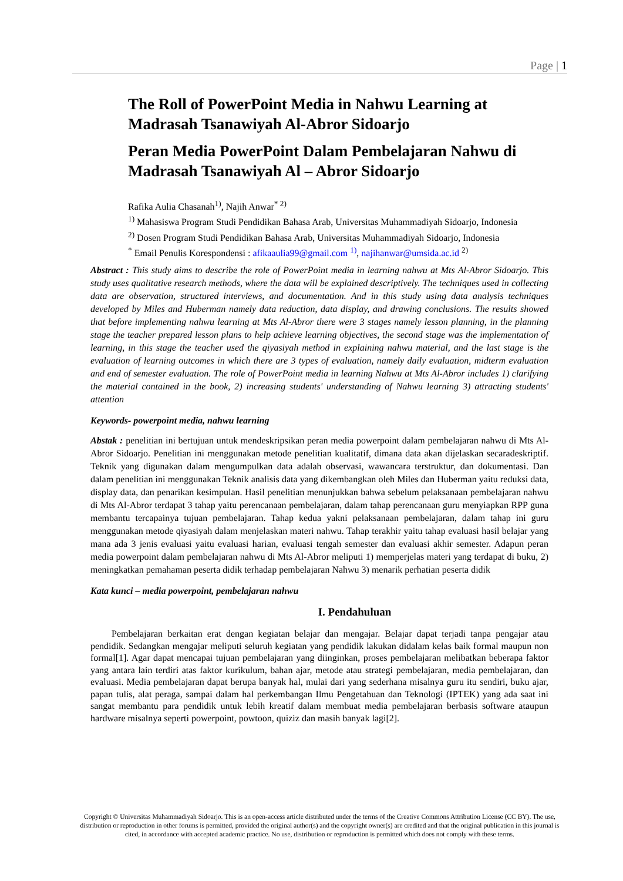Page | 1
The Roll of PowerPoint Media in Nahwu Learning at Madrasah Tsanawiyah Al-Abror Sidoarjo
Peran Media PowerPoint Dalam Pembelajaran Nahwu di Madrasah Tsanawiyah Al – Abror Sidoarjo
Rafika Aulia Chasanah<sup>1)</sup>, Najih Anwar<sup>* 2)</sup>
<sup>1)</sup> Mahasiswa Program Studi Pendidikan Bahasa Arab, Universitas Muhammadiyah Sidoarjo, Indonesia
<sup>2)</sup> Dosen Program Studi Pendidikan Bahasa Arab, Universitas Muhammadiyah Sidoarjo, Indonesia
<sup>*</sup> Email Penulis Korespondensi : afikaaulia99@gmail.com <sup>1)</sup>, najihanwar@umsida.ac.id <sup>2)</sup>
Abstract : This study aims to describe the role of PowerPoint media in learning nahwu at Mts Al-Abror Sidoarjo. This study uses qualitative research methods, where the data will be explained descriptively. The techniques used in collecting data are observation, structured interviews, and documentation. And in this study using data analysis techniques developed by Miles and Huberman namely data reduction, data display, and drawing conclusions. The results showed that before implementing nahwu learning at Mts Al-Abror there were 3 stages namely lesson planning, in the planning stage the teacher prepared lesson plans to help achieve learning objectives, the second stage was the implementation of learning, in this stage the teacher used the qiyasiyah method in explaining nahwu material, and the last stage is the evaluation of learning outcomes in which there are 3 types of evaluation, namely daily evaluation, midterm evaluation and end of semester evaluation. The role of PowerPoint media in learning Nahwu at Mts Al-Abror includes 1) clarifying the material contained in the book, 2) increasing students' understanding of Nahwu learning 3) attracting students' attention
Keywords- powerpoint media, nahwu learning
Abstak : penelitian ini bertujuan untuk mendeskripsikan peran media powerpoint dalam pembelajaran nahwu di Mts Al-Abror Sidoarjo. Penelitian ini menggunakan metode penelitian kualitatif, dimana data akan dijelaskan secaradeskriptif. Teknik yang digunakan dalam mengumpulkan data adalah observasi, wawancara terstruktur, dan dokumentasi. Dan dalam penelitian ini menggunakan Teknik analisis data yang dikembangkan oleh Miles dan Huberman yaitu reduksi data, display data, dan penarikan kesimpulan. Hasil penelitian menunjukkan bahwa sebelum pelaksanaan pembelajaran nahwu di Mts Al-Abror terdapat 3 tahap yaitu perencanaan pembelajaran, dalam tahap perencanaan guru menyiapkan RPP guna membantu tercapainya tujuan pembelajaran. Tahap kedua yakni pelaksanaan pembelajaran, dalam tahap ini guru menggunakan metode qiyasiyah dalam menjelaskan materi nahwu. Tahap terakhir yaitu tahap evaluasi hasil belajar yang mana ada 3 jenis evaluasi yaitu evaluasi harian, evaluasi tengah semester dan evaluasi akhir semester. Adapun peran media powerpoint dalam pembelajaran nahwu di Mts Al-Abror meliputi 1) memperjelas materi yang terdapat di buku, 2) meningkatkan pemahaman peserta didik terhadap pembelajaran Nahwu 3) menarik perhatian peserta didik
Kata kunci – media powerpoint, pembelajaran nahwu
I. Pendahuluan
Pembelajaran berkaitan erat dengan kegiatan belajar dan mengajar. Belajar dapat terjadi tanpa pengajar atau pendidik. Sedangkan mengajar meliputi seluruh kegiatan yang pendidik lakukan didalam kelas baik formal maupun non formal[1]. Agar dapat mencapai tujuan pembelajaran yang diinginkan, proses pembelajaran melibatkan beberapa faktor yang antara lain terdiri atas faktor kurikulum, bahan ajar, metode atau strategi pembelajaran, media pembelajaran, dan evaluasi. Media pembelajaran dapat berupa banyak hal, mulai dari yang sederhana misalnya guru itu sendiri, buku ajar, papan tulis, alat peraga, sampai dalam hal perkembangan Ilmu Pengetahuan dan Teknologi (IPTEK) yang ada saat ini sangat membantu para pendidik untuk lebih kreatif dalam membuat media pembelajaran berbasis software ataupun hardware misalnya seperti powerpoint, powtoon, quiziz dan masih banyak lagi[2].
Copyright © Universitas Muhammadiyah Sidoarjo. This is an open-access article distributed under the terms of the Creative Commons Attribution License (CC BY). The use, distribution or reproduction in other forums is permitted, provided the original author(s) and the copyright owner(s) are credited and that the original publication in this journal is cited, in accordance with accepted academic practice. No use, distribution or reproduction is permitted which does not comply with these terms.